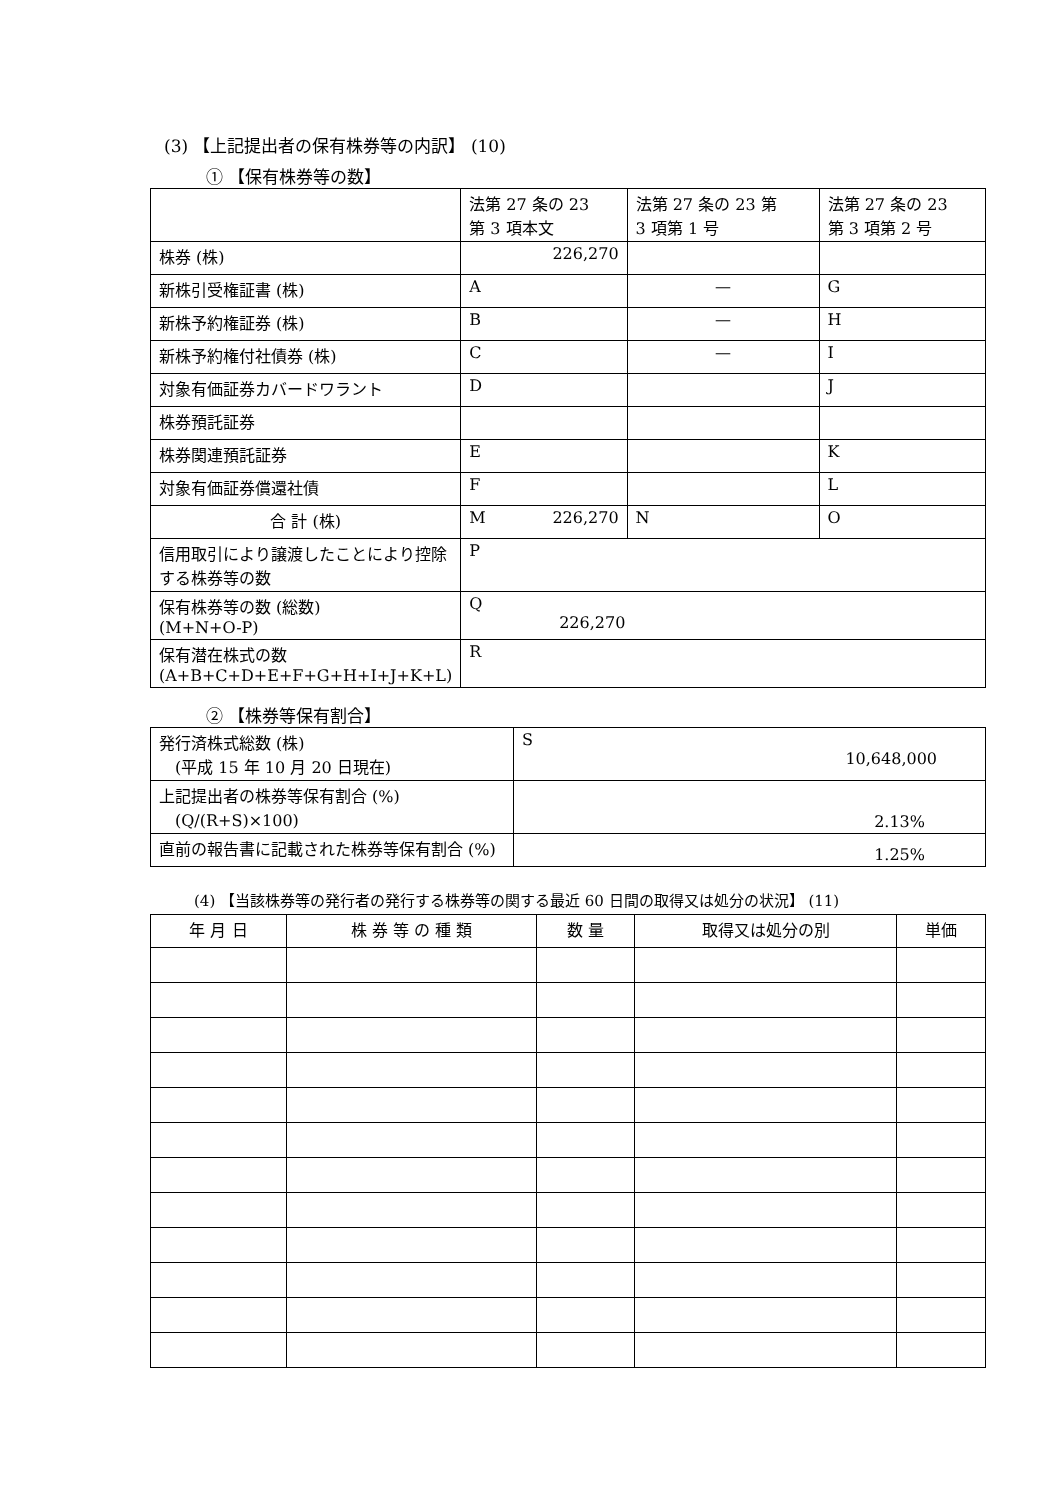(3) 【上記提出者の保有株券等の内訳】 (10)
① 【保有株券等の数】
| | 法第 27 条の 23 第 3 項本文 | 法第 27 条の 23 第 3 項第 1 号 | 法第 27 条の 23 第 3 項第 2 号 |
| --- | --- | --- | --- |
| 株券 (株) | 226,270 | | |
| 新株引受権証書 (株) | A | — | G |
| 新株予約権証券 (株) | B | — | H |
| 新株予約権付社債券 (株) | C | — | I |
| 対象有価証券カバードワラント | D | | J |
| 株券預託証券 | | | |
| 株券関連預託証券 | E | | K |
| 対象有価証券償還社債 | F | | L |
| 合 計 (株) | M 226,270 | N | O |
| 信用取引により譲渡したことにより控除する株券等の数 | P | | |
| 保有株券等の数 (総数) (M+N+O-P) | Q 226,270 | | |
| 保有潜在株式の数 (A+B+C+D+E+F+G+H+I+J+K+L) | R | | |
② 【株券等保有割合】
| 発行済株式総数 (株) (平成 15 年 10 月 20 日現在) | S 10,648,000 |
| 上記提出者の株券等保有割合 (%) (Q/(R+S)×100) | 2.13% |
| 直前の報告書に記載された株券等保有割合 (%) | 1.25% |
(4) 【当該株券等の発行者の発行する株券等の関する最近 60 日間の取得又は処分の状況】 (11)
| 年 月 日 | 株 券 等 の 種 類 | 数 量 | 取得又は処分の別 | 単価 |
| --- | --- | --- | --- | --- |